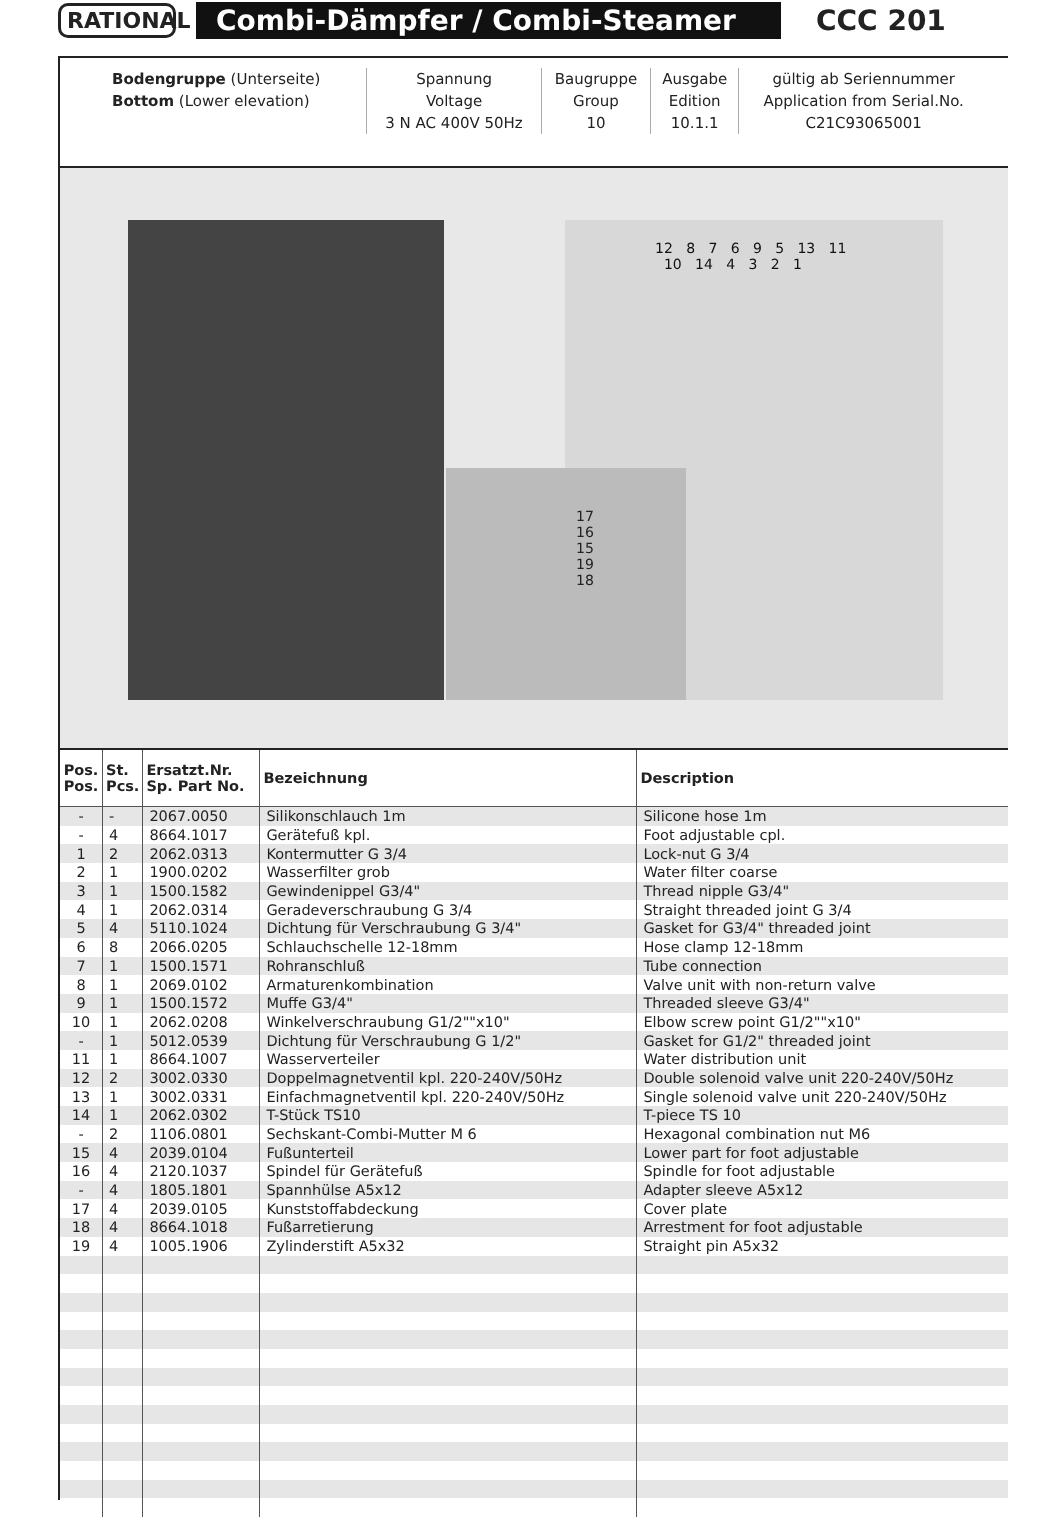RATIONAL
Combi-Dämpfer / Combi-Steamer CCC 201
| Bodengruppe (Unterseite) | Spannung | Baugruppe | Ausgabe | gültig ab Seriennummer |
| Bottom (Lower elevation) | Voltage | Group | Edition | Application from Serial.No. |
| | 3 N AC 400V 50Hz | 10 | 10.1.1 | C21C93065001 |
12 8 7 6 9 5 13 11 10 14 4 3 2 1
17 16 15 19 18
| Pos. Pos. | St. Pcs. | Ersatzt.Nr. Sp. Part No. | Bezeichnung | Description |
| --- | --- | --- | --- | --- |
| - | - | 2067.0050 | Silikonschlauch 1m | Silicone hose 1m |
| - | 4 | 8664.1017 | Gerätefuß kpl. | Foot adjustable cpl. |
| 1 | 2 | 2062.0313 | Kontermutter G 3/4 | Lock-nut G 3/4 |
| 2 | 1 | 1900.0202 | Wasserfilter grob | Water filter coarse |
| 3 | 1 | 1500.1582 | Gewindenippel G3/4" | Thread nipple G3/4" |
| 4 | 1 | 2062.0314 | Geradeverschraubung G 3/4 | Straight threaded joint G 3/4 |
| 5 | 4 | 5110.1024 | Dichtung für Verschraubung G 3/4" | Gasket for G3/4" threaded joint |
| 6 | 8 | 2066.0205 | Schlauchschelle 12-18mm | Hose clamp 12-18mm |
| 7 | 1 | 1500.1571 | Rohranschluß | Tube connection |
| 8 | 1 | 2069.0102 | Armaturenkombination | Valve unit with non-return valve |
| 9 | 1 | 1500.1572 | Muffe G3/4" | Threaded sleeve G3/4" |
| 10 | 1 | 2062.0208 | Winkelverschraubung G1/2""x10" | Elbow screw point G1/2""x10" |
| - | 1 | 5012.0539 | Dichtung für Verschraubung G 1/2" | Gasket for G1/2" threaded joint |
| 11 | 1 | 8664.1007 | Wasserverteiler | Water distribution unit |
| 12 | 2 | 3002.0330 | Doppelmagnetventil kpl. 220-240V/50Hz | Double solenoid valve unit 220-240V/50Hz |
| 13 | 1 | 3002.0331 | Einfachmagnetventil kpl. 220-240V/50Hz | Single solenoid valve unit 220-240V/50Hz |
| 14 | 1 | 2062.0302 | T-Stück TS10 | T-piece TS 10 |
| - | 2 | 1106.0801 | Sechskant-Combi-Mutter M 6 | Hexagonal combination nut M6 |
| 15 | 4 | 2039.0104 | Fußunterteil | Lower part for foot adjustable |
| 16 | 4 | 2120.1037 | Spindel für Gerätefuß | Spindle for foot adjustable |
| - | 4 | 1805.1801 | Spannhülse A5x12 | Adapter sleeve A5x12 |
| 17 | 4 | 2039.0105 | Kunststoffabdeckung | Cover plate |
| 18 | 4 | 8664.1018 | Fußarretierung | Arrestment for foot adjustable |
| 19 | 4 | 1005.1906 | Zylinderstift A5x32 | Straight pin A5x32 |